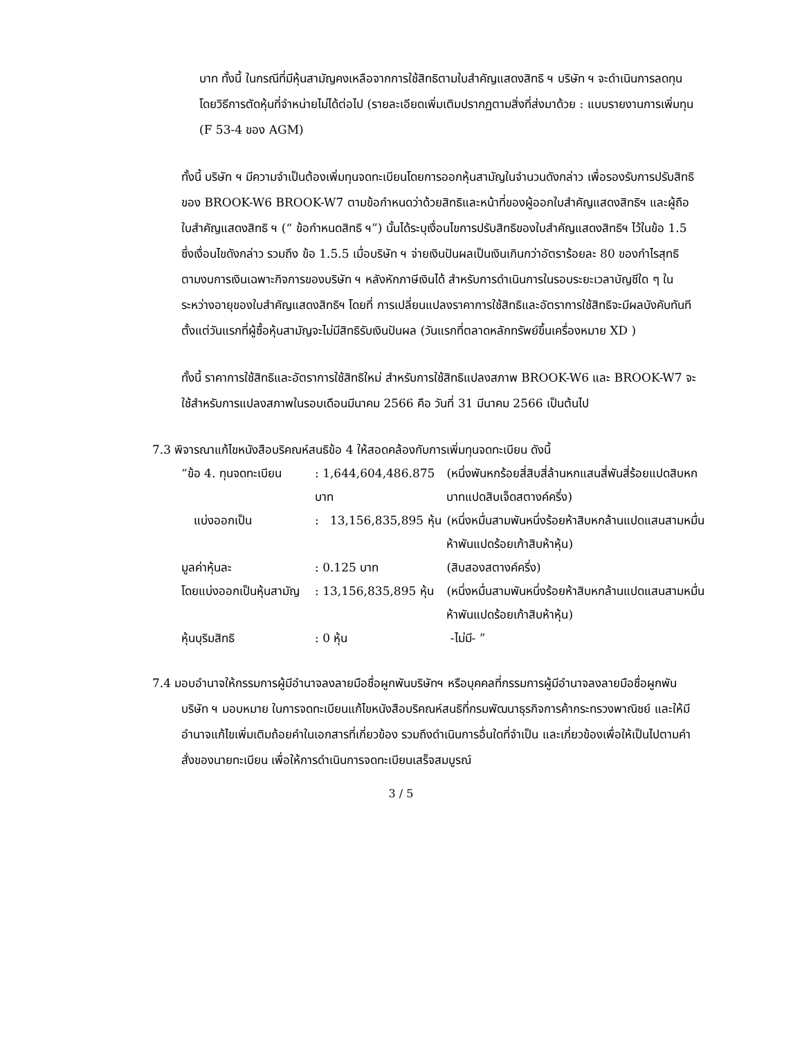บาท ทั้งนี้ ในกรณีที่มีหุ้นสามัญคงเหลือจากการใช้สิทธิตามใบสำคัญแสดงสิทธิ ฯ บริษัท ฯ จะดำเนินการลดทุนโดยวิธีการตัดหุ้นที่จำหน่ายไม่ได้ต่อไป (รายละเอียดเพิ่มเติมปรากฏตามสิ่งที่ส่งมาด้วย : แบบรายงานการเพิ่มทุน (F 53-4 ของ AGM)
ทั้งนี้ บริษัท ฯ มีความจำเป็นต้องเพิ่มทุนจดทะเบียนโดยการออกหุ้นสามัญในจำนวนดังกล่าว เพื่อรองรับการปรับสิทธิของ BROOK-W6 BROOK-W7 ตามข้อกำหนดว่าด้วยสิทธิและหน้าที่ของผู้ออกใบสำคัญแสดงสิทธิฯ และผู้ถือใบสำคัญแสดงสิทธิ ฯ (“ ข้อกำหนดสิทธิ ฯ”) นั้นได้ระบุเงื่อนไขการปรับสิทธิของใบสำคัญแสดงสิทธิฯ ไว้ในข้อ 1.5 ซึ่งเงื่อนไขดังกล่าว รวมถึง ข้อ 1.5.5 เมื่อบริษัท ฯ จ่ายเงินปันผลเป็นเงินเกินกว่าอัตราร้อยละ 80 ของกำไรสุทธิตามงบการเงินเฉพาะกิจการของบริษัท ฯ หลังหักภาษีเงินได้ สำหรับการดำเนินการในรอบระยะเวลาบัญชีใด ๆ ในระหว่างอายุของใบสำคัญแสดงสิทธิฯ โดยที่ การเปลี่ยนแปลงราคาการใช้สิทธิและอัตราการใช้สิทธิจะมีผลบังคับทันทีตั้งแต่วันแรกที่ผู้ซื้อหุ้นสามัญจะไม่มีสิทธิรับเงินปันผล (วันแรกที่ตลาดหลักทรัพย์ขึ้นเครื่องหมาย XD )
ทั้งนี้ ราคาการใช้สิทธิและอัตราการใช้สิทธิใหม่ สำหรับการใช้สิทธิแปลงสภาพ BROOK-W6 และ BROOK-W7 จะใช้สำหรับการแปลงสภาพในรอบเดือนมีนาคม 2566 คือ วันที่ 31 มีนาคม 2566 เป็นต้นไป
7.3 พิจารณาแก้ไขหนังสือบริคณห์สนธิข้อ 4 ให้สอดคล้องกับการเพิ่มทุนจดทะเบียน ดังนี้
| “ข้อ 4. ทุนจดทะเบียน | | : 1,644,604,486.875 บาท | (หนึ่งพันหกร้อยสี่สิบสี่ล้านหกแสนสี่พันสี่ร้อยแปดสิบหกบาทแปดสิบเจ็ดสตางค์ครึ่ง) |
| แบ่งออกเป็น | | : 13,156,835,895 หุ้น | (หนึ่งหมื่นสามพันหนึ่งร้อยห้าสิบหกล้านแปดแสนสามหมื่นห้าพันแปดร้อยเก้าสิบห้าหุ้น) |
| มูลค่าหุ้นละ | | : 0.125 บาท | (สิบสองสตางค์ครึ่ง) |
| โดยแบ่งออกเป็นหุ้นสามัญ | | : 13,156,835,895 หุ้น | (หนึ่งหมื่นสามพันหนึ่งร้อยห้าสิบหกล้านแปดแสนสามหมื่นห้าพันแปดร้อยเก้าสิบห้าหุ้น) |
| หุ้นบุริมสิทธิ | | : 0 หุ้น | -ไม่มี- ” |
7.4 มอบอำนาจให้กรรมการผู้มีอำนาจลงลายมือชื่อผูกพันบริษัทฯ หรือบุคคลที่กรรมการผู้มีอำนาจลงลายมือชื่อผูกพันบริษัท ฯ มอบหมาย ในการจดทะเบียนแก้ไขหนังสือบริคณห์สนธิที่กรมพัฒนาธุรกิจการค้ากระทรวงพาณิชย์ และให้มีอำนาจแก้ไขเพิ่มเติมถ้อยคำในเอกสารที่เกี่ยวข้อง รวมถึงดำเนินการอื่นใดที่จำเป็น และเกี่ยวข้องเพื่อให้เป็นไปตามคำสั่งของนายทะเบียน เพื่อให้การดำเนินการจดทะเบียนเสร็จสมบูรณ์
3 / 5